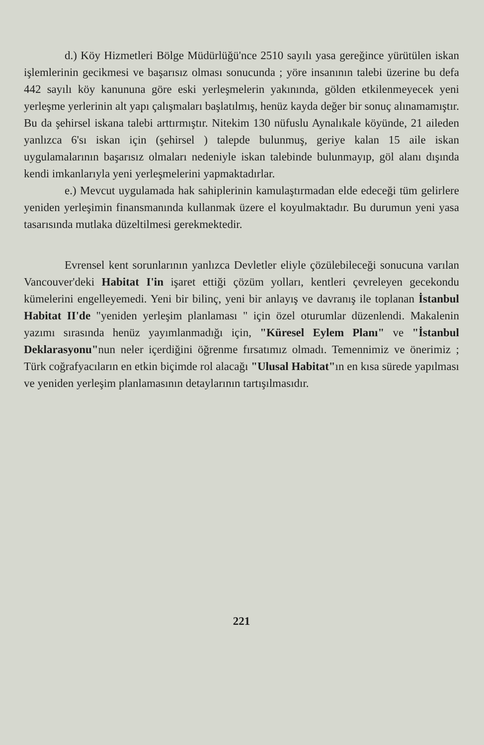d.) Köy Hizmetleri Bölge Müdürlüğü'nce 2510 sayılı yasa gereğince yürütülen iskan işlemlerinin gecikmesi ve başarısız olması sonucunda ; yöre insanının talebi üzerine bu defa 442 sayılı köy kanununa göre eski yerleşmelerin yakınında, gölden etkilenmeyecek yeni yerleşme yerlerinin alt yapı çalışmaları başlatılmış, henüz kayda değer bir sonuç alınamamıştır. Bu da şehirsel iskana talebi arttırmıştır. Nitekim 130 nüfuslu Aynalıkale köyünde, 21 aileden yanlızca 6'sı iskan için (şehirsel ) talepde bulunmuş, geriye kalan 15 aile iskan uygulamalarının başarısız olmaları nedeniyle iskan talebinde bulunmayıp, göl alanı dışında kendi imkanlarıyla yeni yerleşmelerini yapmaktadırlar.
e.) Mevcut uygulamada hak sahiplerinin kamulaştırmadan elde edeceği tüm gelirlere yeniden yerleşimin finansmanında kullanmak üzere el koyulmaktadır. Bu durumun yeni yasa tasarısında mutlaka düzeltilmesi gerekmektedir.
Evrensel kent sorunlarının yanlızca Devletler eliyle çözülebileceği sonucuna varılan Vancouver'deki Habitat I'in işaret ettiği çözüm yolları, kentleri çevreleyen gecekondu kümelerini engelleyemedi. Yeni bir bilinç, yeni bir anlayış ve davranış ile toplanan İstanbul Habitat II'de "yeniden yerleşim planlaması " için özel oturumlar düzenlendi. Makalenin yazımı sırasında henüz yayımlanmadığı için, "Küresel Eylem Planı" ve "İstanbul Deklarasyonu"nun neler içerdiğini öğrenme fırsatımız olmadı. Temennimiz ve önerimiz ; Türk coğrafyacıların en etkin biçimde rol alacağı "Ulusal Habitat"ın en kısa sürede yapılması ve yeniden yerleşim planlamasının detaylarının tartışılmasıdır.
221